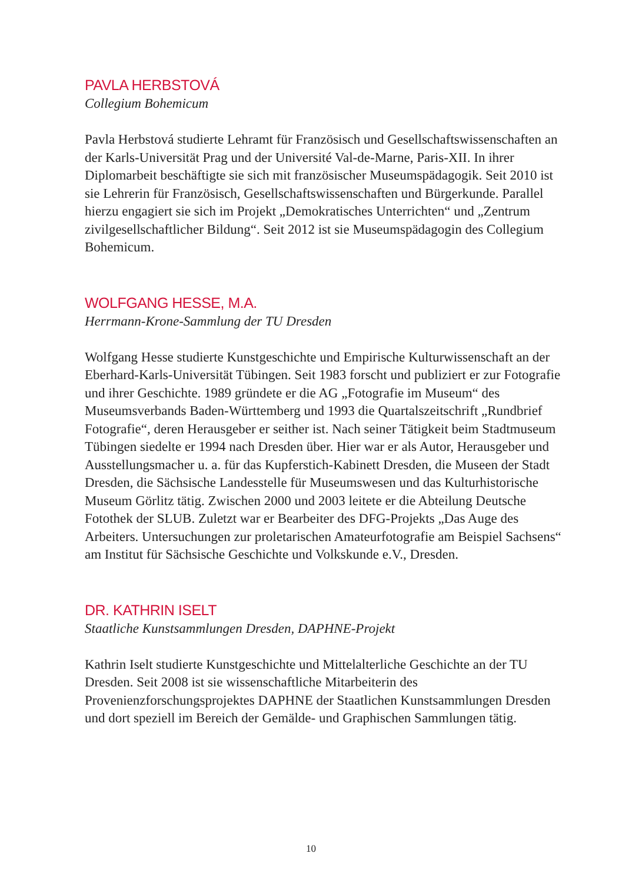PAVLA HERBSTOVÁ
Collegium Bohemicum
Pavla Herbstová studierte Lehramt für Französisch und Gesellschaftswissenschaften an der Karls-Universität Prag und der Université Val-de-Marne, Paris-XII. In ihrer Diplomarbeit beschäftigte sie sich mit französischer Museumspädagogik. Seit 2010 ist sie Lehrerin für Französisch, Gesellschaftswissenschaften und Bürgerkunde. Parallel hierzu engagiert sie sich im Projekt „Demokratisches Unterrichten“ und „Zentrum zivilgesellschaftlicher Bildung“. Seit 2012 ist sie Museumspädagogin des Collegium Bohemicum.
WOLFGANG HESSE, M.A.
Herrmann-Krone-Sammlung der TU Dresden
Wolfgang Hesse studierte Kunstgeschichte und Empirische Kulturwissenschaft an der Eberhard-Karls-Universität Tübingen. Seit 1983 forscht und publiziert er zur Fotografie und ihrer Geschichte. 1989 gründete er die AG „Fotografie im Museum“ des Museumsverbands Baden-Württemberg und 1993 die Quartalszeitschrift „Rundbrief Fotografie“, deren Herausgeber er seither ist. Nach seiner Tätigkeit beim Stadtmuseum Tübingen siedelte er 1994 nach Dresden über. Hier war er als Autor, Herausgeber und Ausstellungsmacher u. a. für das Kupferstich-Kabinett Dresden, die Museen der Stadt Dresden, die Sächsische Landesstelle für Museumswesen und das Kulturhistorische Museum Görlitz tätig. Zwischen 2000 und 2003 leitete er die Abteilung Deutsche Fotothek der SLUB. Zuletzt war er Bearbeiter des DFG-Projekts „Das Auge des Arbeiters. Untersuchungen zur proletarischen Amateurfotografie am Beispiel Sachsens“ am Institut für Sächsische Geschichte und Volkskunde e.V., Dresden.
DR. KATHRIN ISELT
Staatliche Kunstsammlungen Dresden, DAPHNE-Projekt
Kathrin Iselt studierte Kunstgeschichte und Mittelalterliche Geschichte an der TU Dresden. Seit 2008 ist sie wissenschaftliche Mitarbeiterin des Provenienzforschungsprojektes DAPHNE der Staatlichen Kunstsammlungen Dresden und dort speziell im Bereich der Gemälde- und Graphischen Sammlungen tätig.
10